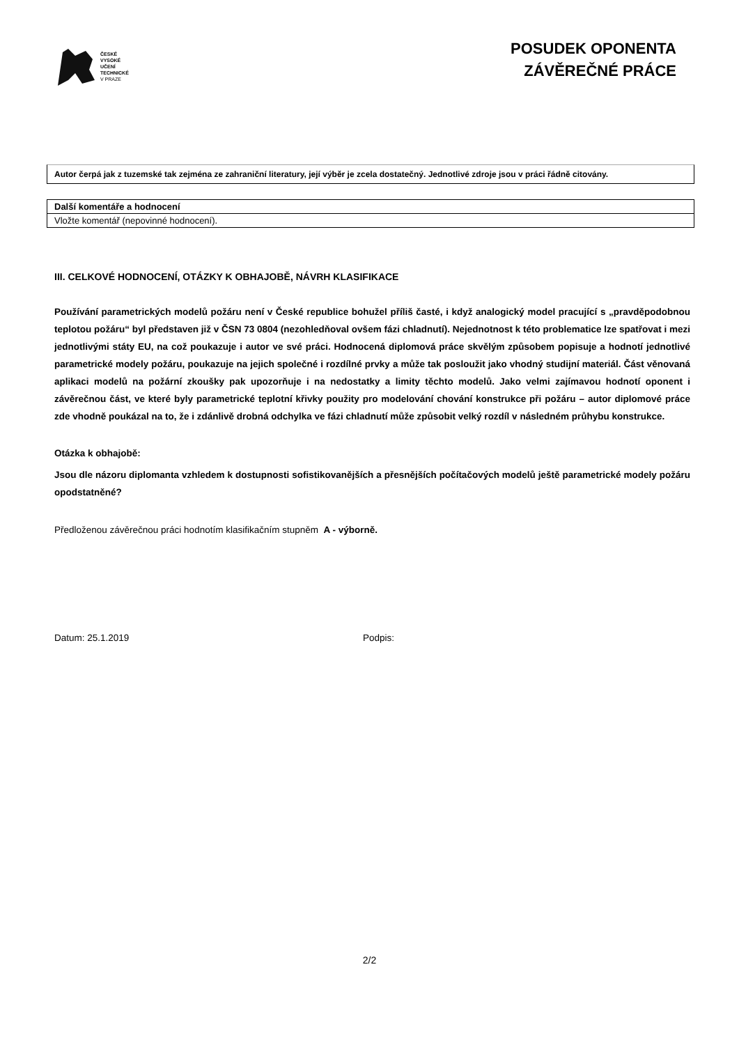ČESKÉ
VYSOKÉ
UČENÍ
TECHNICKÉ
V PRAZE
POSUDEK OPONENTA
ZÁVĚREČNÉ PRÁCE
Autor čerpá jak z tuzemské tak zejména ze zahraniční literatury, její výběr je zcela dostatečný. Jednotlivé zdroje jsou v práci řádně citovány.
Další komentáře a hodnocení
Vložte komentář (nepovinné hodnocení).
III. CELKOVÉ HODNOCENÍ, OTÁZKY K OBHAJOBĚ, NÁVRH KLASIFIKACE
Používání parametrických modelů požáru není v České republice bohužel příliš časté, i když analogický model pracující s „pravděpodobnou teplotou požáru“ byl představen již v ČSN 73 0804 (nezohledňoval ovšem fázi chladnutí). Nejednotnost k této problematice lze spatřovat i mezi jednotlivými státy EU, na což poukazuje i autor ve své práci. Hodnocená diplomová práce skvělým způsobem popisuje a hodnotí jednotlivé parametrické modely požáru, poukazuje na jejich společné i rozdílné prvky a může tak posloužit jako vhodný studijní materiál. Část věnovaná aplikaci modelů na požární zkoušky pak upozorňuje i na nedostatky a limity těchto modelů. Jako velmi zajímavou hodnotí oponent i závěrečnou část, ve které byly parametrické teplotní křivky použity pro modelování chování konstrukce při požáru – autor diplomové práce zde vhodně poukázal na to, že i zdánlivě drobná odchylka ve fázi chladnutí může způsobit velký rozdíl v následném průhybu konstrukce.
Otázka k obhajobě:
Jsou dle názoru diplomanta vzhledem k dostupnosti sofistikovanějších a přesnějších počítačových modelů ještě parametrické modely požáru opodstatněné?
Předloženou závěrečnou práci hodnotím klasifikačním stupněm A - výborně.
Datum: 25.1.2019 Podpis:
2/2